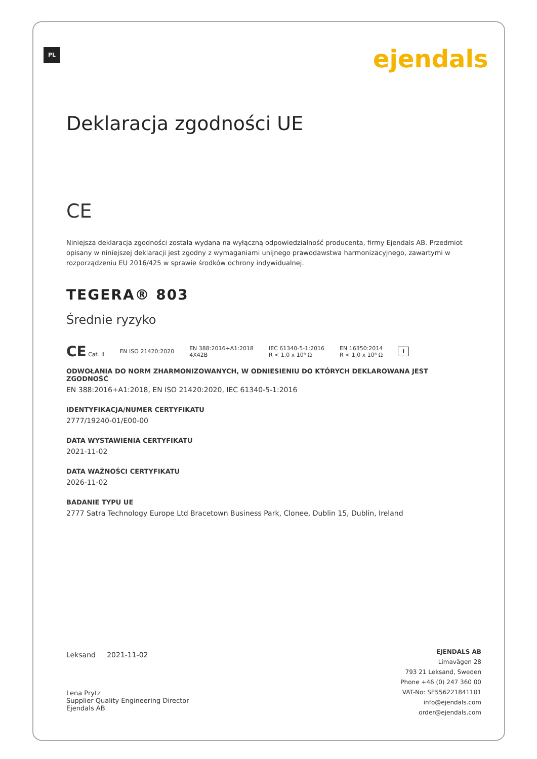PL ejendals
Deklaracja zgodności UE
CE
Niniejsza deklaracja zgodności została wydana na wyłączną odpowiedzialność producenta, firmy Ejendals AB. Przedmiot opisany w niniejszej deklaracji jest zgodny z wymaganiami unijnego prawodawstwa harmonizacyjnego, zawartymi w rozporządzeniu EU 2016/425 w sprawie środków ochrony indywidualnej.
TEGERA® 803
Średnie ryzyko
CE Cat. II EN ISO 21420:2020 EN 388:2016+A1:2018
4X42B IEC 61340-5-1:2016
R < 1.0 x 10⁸ Ω EN 16350:2014
R < 1,0 x 10⁸ Ω i
ODWOŁANIA DO NORM ZHARMONIZOWANYCH, W ODNIESIENIU DO KTÓRYCH DEKLAROWANA JEST ZGODNOŚĆ
EN 388:2016+A1:2018, EN ISO 21420:2020, IEC 61340-5-1:2016
IDENTYFIKACJA/NUMER CERTYFIKATU
2777/19240-01/E00-00
DATA WYSTAWIENIA CERTYFIKATU
2021-11-02
DATA WAŻNOŚCI CERTYFIKATU
2026-11-02
BADANIE TYPU UE
2777 Satra Technology Europe Ltd Bracetown Business Park, Clonee, Dublin 15, Dublin, Ireland
Leksand 2021-11-02
Lena Prytz
Supplier Quality Engineering Director
Ejendals AB
EJENDALS AB
Limavägen 28
793 21 Leksand, Sweden
Phone +46 (0) 247 360 00
VAT-No: SE556221841101
info@ejendals.com
order@ejendals.com